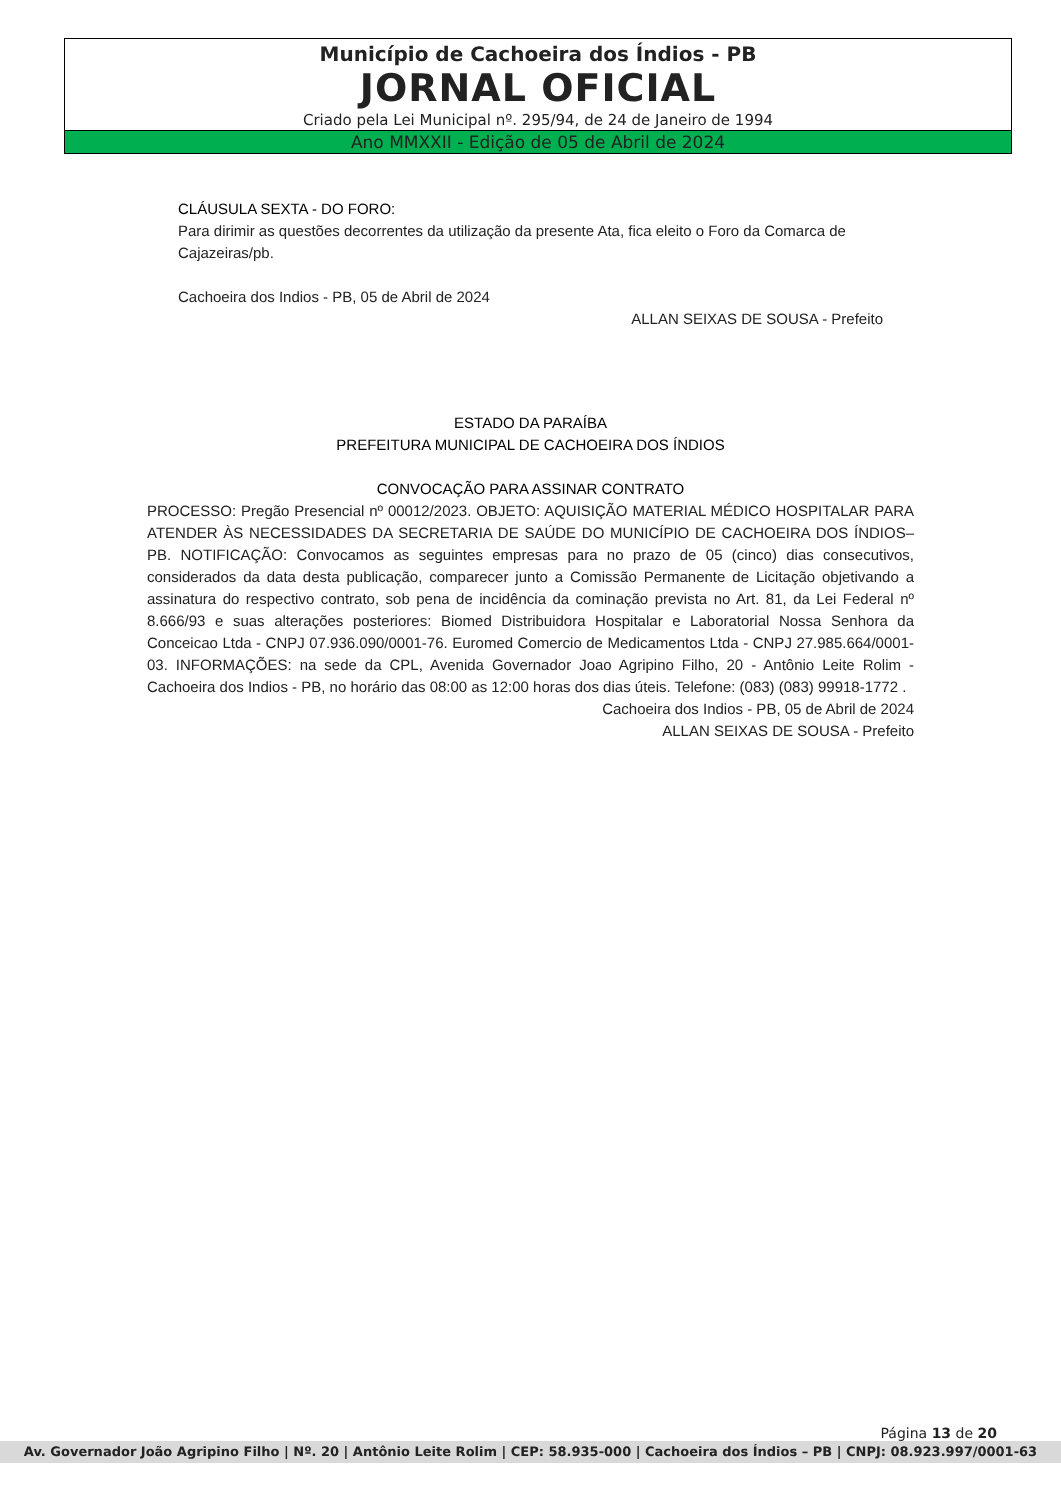Município de Cachoeira dos Índios - PB
JORNAL OFICIAL
Criado pela Lei Municipal nº. 295/94, de 24 de Janeiro de 1994
Ano MMXXII - Edição de 05 de Abril de 2024
CLÁUSULA SEXTA - DO FORO:
Para dirimir as questões decorrentes da utilização da presente Ata, fica eleito o Foro da Comarca de Cajazeiras/pb.
Cachoeira dos Indios - PB, 05 de Abril de 2024
ALLAN SEIXAS DE SOUSA - Prefeito
ESTADO DA PARAÍBA
PREFEITURA MUNICIPAL DE CACHOEIRA DOS ÍNDIOS
CONVOCAÇÃO PARA ASSINAR CONTRATO
PROCESSO: Pregão Presencial nº 00012/2023. OBJETO: AQUISIÇÃO MATERIAL MÉDICO HOSPITALAR PARA ATENDER ÀS NECESSIDADES DA SECRETARIA DE SAÚDE DO MUNICÍPIO DE CACHOEIRA DOS ÍNDIOS–PB. NOTIFICAÇÃO: Convocamos as seguintes empresas para no prazo de 05 (cinco) dias consecutivos, considerados da data desta publicação, comparecer junto a Comissão Permanente de Licitação objetivando a assinatura do respectivo contrato, sob pena de incidência da cominação prevista no Art. 81, da Lei Federal nº 8.666/93 e suas alterações posteriores: Biomed Distribuidora Hospitalar e Laboratorial Nossa Senhora da Conceicao Ltda - CNPJ 07.936.090/0001-76. Euromed Comercio de Medicamentos Ltda - CNPJ 27.985.664/0001-03. INFORMAÇÕES: na sede da CPL, Avenida Governador Joao Agripino Filho, 20 - Antônio Leite Rolim - Cachoeira dos Indios - PB, no horário das 08:00 as 12:00 horas dos dias úteis. Telefone: (083) (083) 99918-1772 .
Cachoeira dos Indios - PB, 05 de Abril de 2024
ALLAN SEIXAS DE SOUSA - Prefeito
Página 13 de 20
Av. Governador João Agripino Filho | Nº. 20 | Antônio Leite Rolim | CEP: 58.935-000 | Cachoeira dos Índios – PB | CNPJ: 08.923.997/0001-63